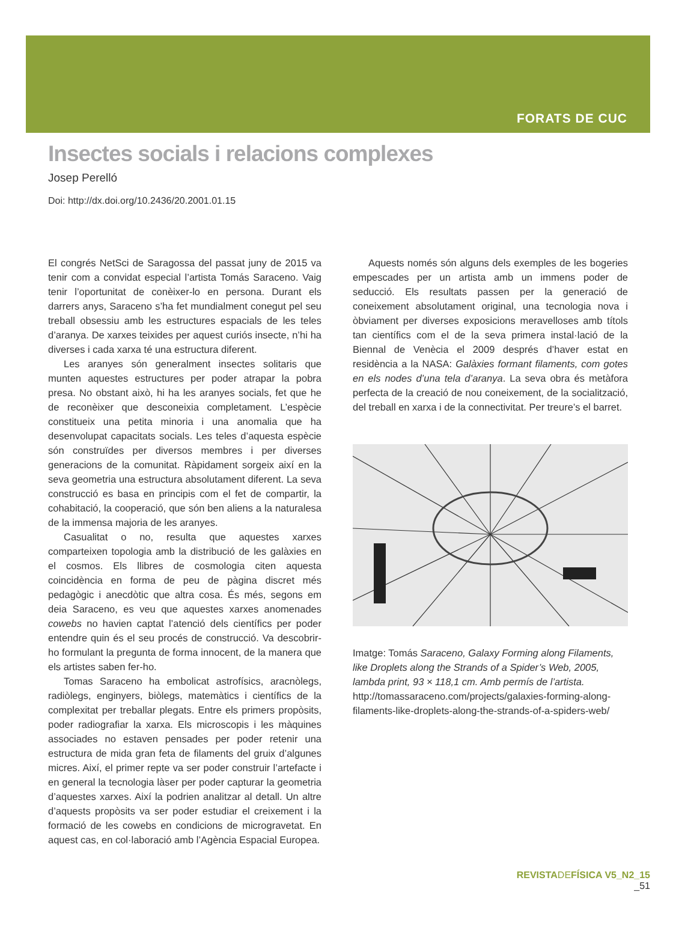FORATS DE CUC
Insectes socials i relacions complexes
Josep Perelló
Doi: http://dx.doi.org/10.2436/20.2001.01.15
El congrés NetSci de Saragossa del passat juny de 2015 va tenir com a convidat especial l’artista Tomás Saraceno. Vaig tenir l’oportunitat de conèixer-lo en persona. Durant els darrers anys, Saraceno s’ha fet mundialment conegut pel seu treball obsessiu amb les estructures espacials de les teles d’aranya. De xarxes teixides per aquest curiós insecte, n’hi ha diverses i cada xarxa té una estructura diferent.
Les aranyes són generalment insectes solitaris que munten aquestes estructures per poder atrapar la pobra presa. No obstant això, hi ha les aranyes socials, fet que he de reconèixer que desconeixia completament. L’espècie constitueix una petita minoria i una anomalia que ha desenvolupat capacitats socials. Les teles d’aquesta espècie són construïdes per diversos membres i per diverses generacions de la comunitat. Ràpidament sorgeix així en la seva geometria una estructura absolutament diferent. La seva construcció es basa en principis com el fet de compartir, la cohabitació, la cooperació, que són ben aliens a la naturalesa de la immensa majoria de les aranyes.
Casualitat o no, resulta que aquestes xarxes comparteixen topologia amb la distribució de les galàxies en el cosmos. Els llibres de cosmologia citen aquesta coincidència en forma de peu de pàgina discret més pedagògic i anecdòtic que altra cosa. És més, segons em deia Saraceno, es veu que aquestes xarxes anomenades cowebs no havien captat l’atenció dels científics per poder entendre quin és el seu procés de construcció. Va descobrir-ho formulant la pregunta de forma innocent, de la manera que els artistes saben fer-ho.
Tomas Saraceno ha embolicat astrofísics, aracnòlegs, radiòlegs, enginyers, biòlegs, matemàtics i científics de la complexitat per treballar plegats. Entre els primers propòsits, poder radiografiar la xarxa. Els microscopis i les màquines associades no estaven pensades per poder retenir una estructura de mida gran feta de filaments del gruix d’algunes micres. Així, el primer repte va ser poder construir l’artefacte i en general la tecnologia làser per poder capturar la geometria d’aquestes xarxes. Així la podrien analitzar al detall. Un altre d’aquests propòsits va ser poder estudiar el creixement i la formació de les cowebs en condicions de microgravetat. En aquest cas, en col·laboració amb l’Agència Espacial Europea.
Aquests només són alguns dels exemples de les bogeries empescades per un artista amb un immens poder de seducció. Els resultats passen per la generació de coneixement absolutament original, una tecnologia nova i òbviament per diverses exposicions meravelloses amb títols tan científics com el de la seva primera instal·lació de la Biennal de Venècia el 2009 després d’haver estat en residència a la NASA: Galàxies formant filaments, com gotes en els nodes d’una tela d’aranya. La seva obra és metàfora perfecta de la creació de nou coneixement, de la socialització, del treball en xarxa i de la connectivitat. Per treure’s el barret.
Imatge: Tomás Saraceno, Galaxy Forming along Filaments, like Droplets along the Strands of a Spider’s Web, 2005, lambda print, 93 × 118,1 cm. Amb permís de l’artista. http://tomassaraceno.com/projects/galaxies-forming-along-filaments-like-droplets-along-the-strands-of-a-spiders-web/
REVISTA DE FÍSICA V5_N2_15
_51